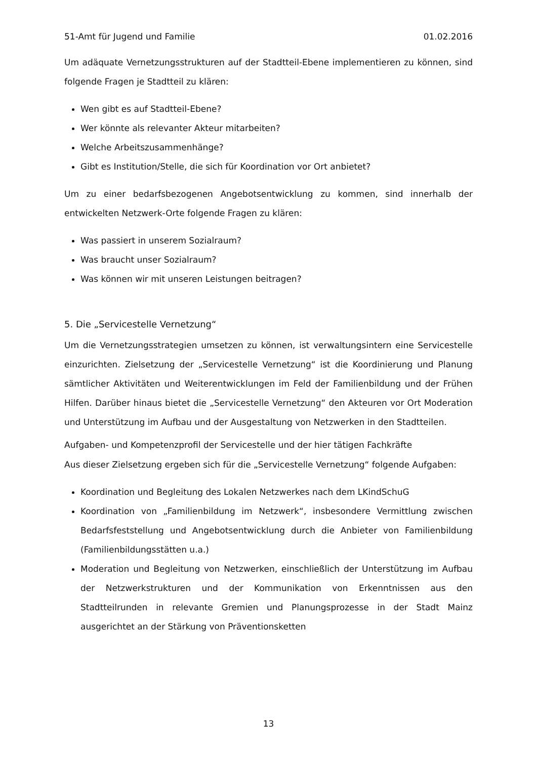51-Amt für Jugend und Familie 01.02.2016
Um adäquate Vernetzungsstrukturen auf der Stadtteil-Ebene implementieren zu können, sind folgende Fragen je Stadtteil zu klären:
Wen gibt es auf Stadtteil-Ebene?
Wer könnte als relevanter Akteur mitarbeiten?
Welche Arbeitszusammenhänge?
Gibt es Institution/Stelle, die sich für Koordination vor Ort anbietet?
Um zu einer bedarfsbezogenen Angebotsentwicklung zu kommen, sind innerhalb der entwickelten Netzwerk-Orte folgende Fragen zu klären:
Was passiert in unserem Sozialraum?
Was braucht unser Sozialraum?
Was können wir mit unseren Leistungen beitragen?
5. Die „Servicestelle Vernetzung“
Um die Vernetzungsstrategien umsetzen zu können, ist verwaltungsintern eine Servicestelle einzurichten. Zielsetzung der „Servicestelle Vernetzung“ ist die Koordinierung und Planung sämtlicher Aktivitäten und Weiterentwicklungen im Feld der Familienbildung und der Frühen Hilfen. Darüber hinaus bietet die „Servicestelle Vernetzung“ den Akteuren vor Ort Moderation und Unterstützung im Aufbau und der Ausgestaltung von Netzwerken in den Stadtteilen.
Aufgaben- und Kompetenzprofil der Servicestelle und der hier tätigen Fachkräfte
Aus dieser Zielsetzung ergeben sich für die „Servicestelle Vernetzung“ folgende Aufgaben:
Koordination und Begleitung des Lokalen Netzwerkes nach dem LKindSchuG
Koordination von „Familienbildung im Netzwerk“, insbesondere Vermittlung zwischen Bedarfsfeststellung und Angebotsentwicklung durch die Anbieter von Familienbildung (Familienbildungsstätten u.a.)
Moderation und Begleitung von Netzwerken, einschließlich der Unterstützung im Aufbau der Netzwerkstrukturen und der Kommunikation von Erkenntnissen aus den Stadtteilrunden in relevante Gremien und Planungsprozesse in der Stadt Mainz ausgerichtet an der Stärkung von Präventionsketten
13